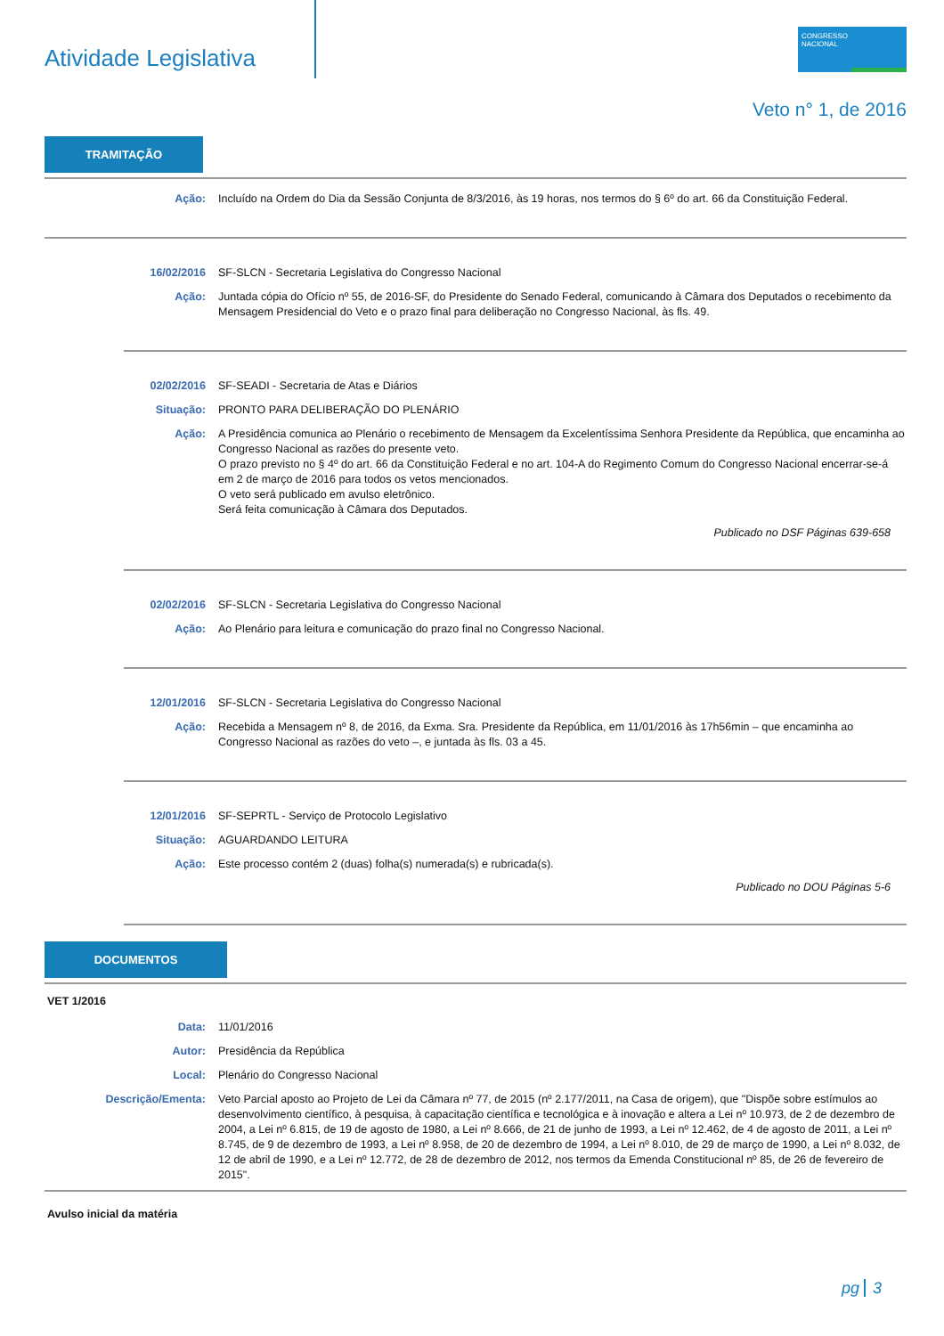Atividade Legislativa
CONGRESSO NACIONAL
Veto n° 1, de 2016
TRAMITAÇÃO
Ação: Incluído na Ordem do Dia da Sessão Conjunta de 8/3/2016, às 19 horas, nos termos do § 6º do art. 66 da Constituição Federal.
16/02/2016 SF-SLCN - Secretaria Legislativa do Congresso Nacional
Ação: Juntada cópia do Ofício nº 55, de 2016-SF, do Presidente do Senado Federal, comunicando à Câmara dos Deputados o recebimento da Mensagem Presidencial do Veto e o prazo final para deliberação no Congresso Nacional, às fls. 49.
02/02/2016 SF-SEADI - Secretaria de Atas e Diários
Situação: PRONTO PARA DELIBERAÇÃO DO PLENÁRIO
Ação: A Presidência comunica ao Plenário o recebimento de Mensagem da Excelentíssima Senhora Presidente da República, que encaminha ao Congresso Nacional as razões do presente veto.
O prazo previsto no § 4º do art. 66 da Constituição Federal e no art. 104-A do Regimento Comum do Congresso Nacional encerrar-se-á em 2 de março de 2016 para todos os vetos mencionados.
O veto será publicado em avulso eletrônico.
Será feita comunicação à Câmara dos Deputados.
Publicado no DSF Páginas 639-658
02/02/2016 SF-SLCN - Secretaria Legislativa do Congresso Nacional
Ação: Ao Plenário para leitura e comunicação do prazo final no Congresso Nacional.
12/01/2016 SF-SLCN - Secretaria Legislativa do Congresso Nacional
Ação: Recebida a Mensagem nº 8, de 2016, da Exma. Sra. Presidente da República, em 11/01/2016 às 17h56min – que encaminha ao Congresso Nacional as razões do veto –, e juntada às fls. 03 a 45.
12/01/2016 SF-SEPRTL - Serviço de Protocolo Legislativo
Situação: AGUARDANDO LEITURA
Ação: Este processo contém 2 (duas) folha(s) numerada(s) e rubricada(s).
Publicado no DOU Páginas 5-6
DOCUMENTOS
VET 1/2016
Data: 11/01/2016
Autor: Presidência da República
Local: Plenário do Congresso Nacional
Descrição/Ementa:
Veto Parcial aposto ao Projeto de Lei da Câmara nº 77, de 2015 (nº 2.177/2011, na Casa de origem), que "Dispõe sobre estímulos ao desenvolvimento científico, à pesquisa, à capacitação científica e tecnológica e à inovação e altera a Lei nº 10.973, de 2 de dezembro de 2004, a Lei nº 6.815, de 19 de agosto de 1980, a Lei nº 8.666, de 21 de junho de 1993, a Lei nº 12.462, de 4 de agosto de 2011, a Lei nº 8.745, de 9 de dezembro de 1993, a Lei nº 8.958, de 20 de dezembro de 1994, a Lei nº 8.010, de 29 de março de 1990, a Lei nº 8.032, de 12 de abril de 1990, e a Lei nº 12.772, de 28 de dezembro de 2012, nos termos da Emenda Constitucional nº 85, de 26 de fevereiro de 2015".
Avulso inicial da matéria
pg 3